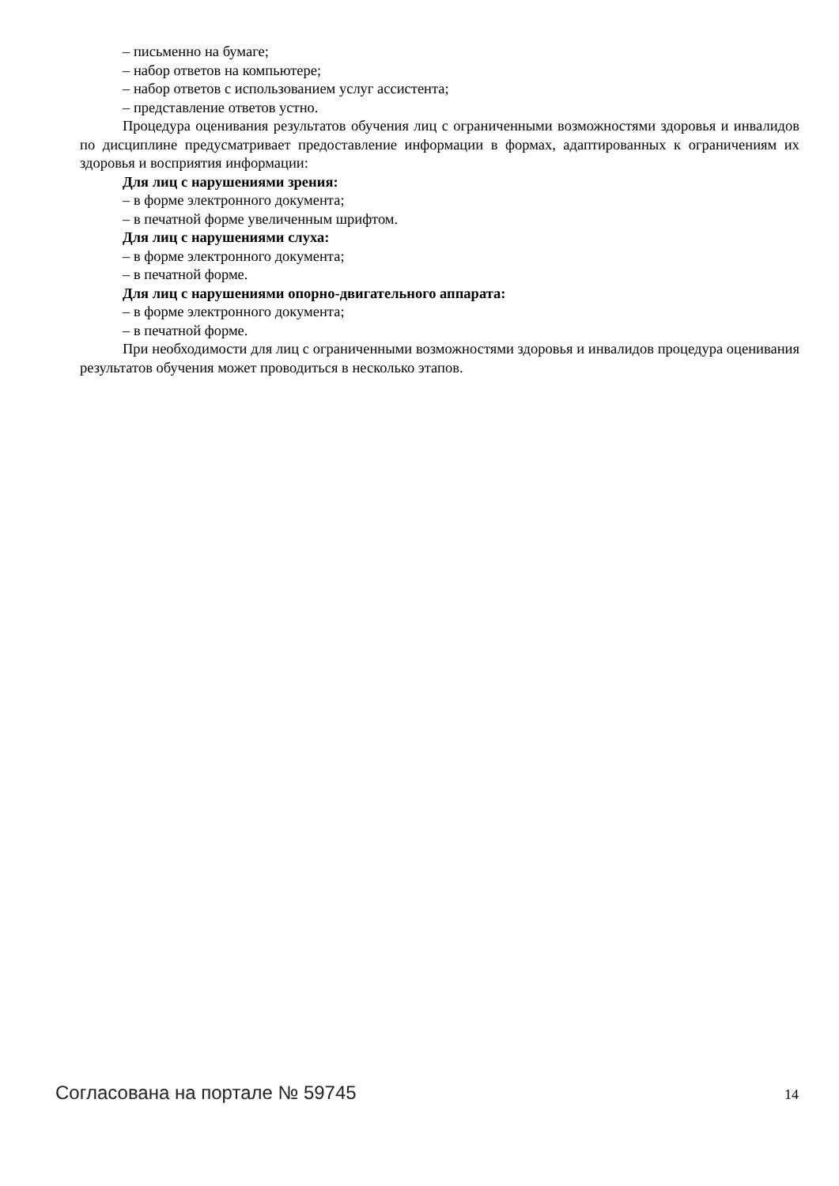– письменно на бумаге;
– набор ответов на компьютере;
– набор ответов с использованием услуг ассистента;
– представление ответов устно.
Процедура оценивания результатов обучения лиц с ограниченными возможностями здоровья и инвалидов по дисциплине предусматривает предоставление информации в формах, адаптированных к ограничениям их здоровья и восприятия информации:
Для лиц с нарушениями зрения:
– в форме электронного документа;
– в печатной форме увеличенным шрифтом.
Для лиц с нарушениями слуха:
– в форме электронного документа;
– в печатной форме.
Для лиц с нарушениями опорно-двигательного аппарата:
– в форме электронного документа;
– в печатной форме.
При необходимости для лиц с ограниченными возможностями здоровья и инвалидов процедура оценивания результатов обучения может проводиться в несколько этапов.
Согласована на портале № 59745 14